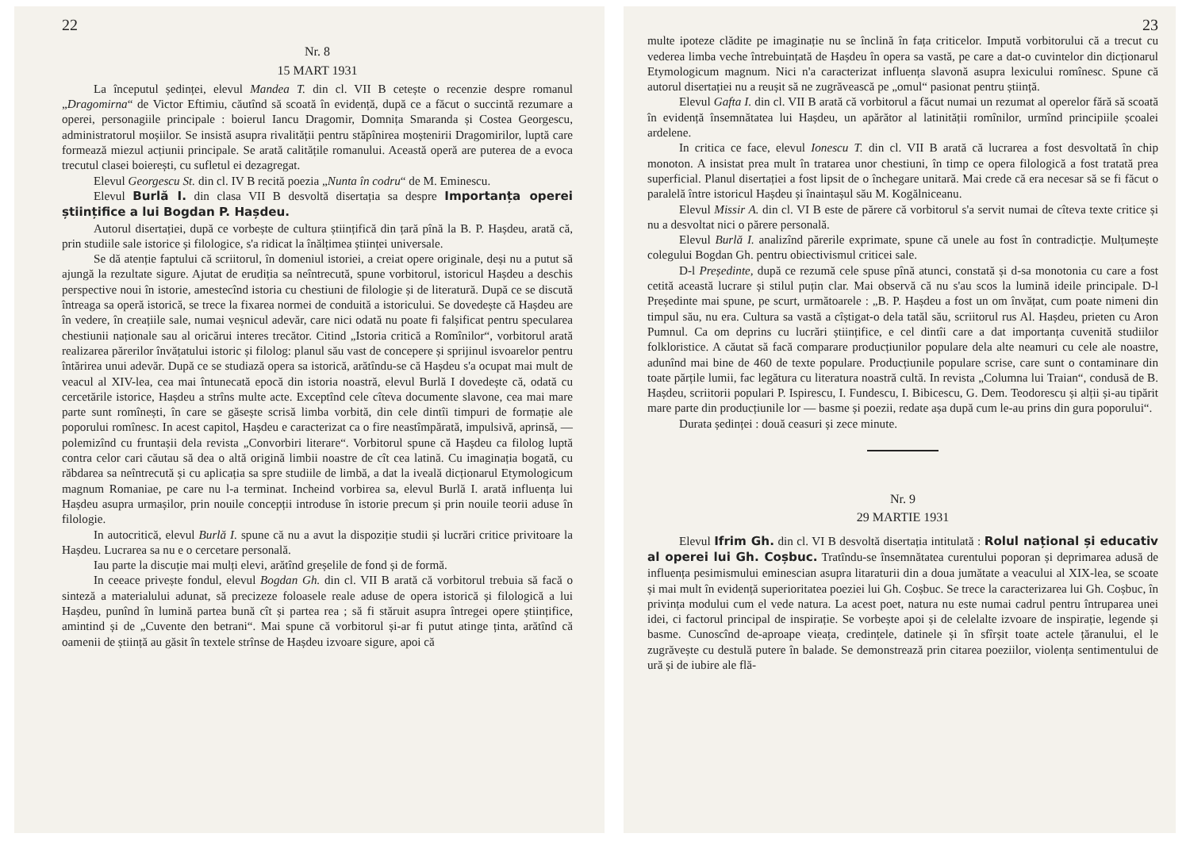22
Nr. 8
15 MART 1931
La începutul ședinței, elevul Mandea T. din cl. VII B cetește o recenzie despre romanul „Dragomirna“ de Victor Eftimiu, căutînd să scoată în evidență, după ce a făcut o succintă rezumare a operei, personagiile principale : boierul Iancu Dragomir, Domnița Smaranda și Costea Georgescu, administratorul moșiilor. Se insistă asupra rivalității pentru stăpînirea moștenirii Dragomirilor, luptă care formează miezul acțiunii principale. Se arată calitățile romanului. Această operă are puterea de a evoca trecutul clasei boierești, cu sufletul ei dezagregat.
Elevul Georgescu St. din cl. IV B recită poezia „Nunta în codru“ de M. Eminescu.
Elevul Burlă I. din clasa VII B desvoltă disertația sa despre Importanța operei științifice a lui Bogdan P. Hașdeu.
Autorul disertației, după ce vorbește de cultura științifică din țară pînă la B. P. Hașdeu, arată că, prin studiile sale istorice și filologice, s'a ridicat la înălțimea științei universale.
Se dă atenție faptului că scriitorul, în domeniul istoriei, a creiat opere originale, deși nu a putut să ajungă la rezultate sigure. Ajutat de erudiția sa neîntrecută, spune vorbitorul, istoricul Hașdeu a deschis perspective noui în istorie, amestecînd istoria cu chestiuni de filologie și de literatură. După ce se discută întreaga sa operă istorică, se trece la fixarea normei de conduită a istoricului. Se dovedește că Hașdeu are în vedere, în creațiile sale, numai veșnicul adevăr, care nici odată nu poate fi falșificat pentru specularea chestiunii naționale sau al oricărui interes trecător. Citind „Istoria critică a Romînilor“, vorbitorul arată realizarea părerilor învățatului istoric și filolog: planul său vast de concepere și sprijinul isvoarelor pentru întărirea unui adevăr. După ce se studiază opera sa istorică, arătîndu-se că Hașdeu s'a ocupat mai mult de veacul al XIV-lea, cea mai întunecată epocă din istoria noastră, elevul Burlă I dovedește că, odată cu cercetările istorice, Hașdeu a strîns multe acte. Exceptînd cele cîteva documente slavone, cea mai mare parte sunt romînești, în care se găsește scrisă limba vorbită, din cele dintîi timpuri de formație ale poporului romînesc. In acest capitol, Hașdeu e caracterizat ca o fire neastîmpărată, impulsivă, aprinsă, — polemizînd cu fruntașii dela revista „Convorbiri literare“. Vorbitorul spune că Hașdeu ca filolog luptă contra celor cari căutau să dea o altă origină limbii noastre de cît cea latină. Cu imaginația bogată, cu răbdarea sa neîntrecută și cu aplicația sa spre studiile de limbă, a dat la iveală dicționarul Etymologicum magnum Romaniae, pe care nu l-a terminat. Incheind vorbirea sa, elevul Burlă I. arată influența lui Hașdeu asupra urmașilor, prin nouile concepții introduse în istorie precum și prin nouile teorii aduse în filologie.
In autocritică, elevul Burlă I. spune că nu a avut la dispoziție studii și lucrări critice privitoare la Hașdeu. Lucrarea sa nu e o cercetare personală.
Iau parte la discuție mai mulți elevi, arătînd greșelile de fond și de formă.
In ceeace privește fondul, elevul Bogdan Gh. din cl. VII B arată că vorbitorul trebuia să facă o sinteză a materialului adunat, să precizeze foloasele reale aduse de opera istorică și filologică a lui Hașdeu, punînd în lumină partea bună cît și partea rea ; să fi stăruit asupra întregei opere științifice, amintind și de „Cuvente den betrani“. Mai spune că vorbitorul și-ar fi putut atinge ținta, arătînd că oamenii de știință au găsit în textele strînse de Hașdeu izvoare sigure, apoi că
23
multe ipoteze clădite pe imaginație nu se înclină în fața criticelor. Impută vorbitorului că a trecut cu vederea limba veche întrebuințată de Hașdeu în opera sa vastă, pe care a dat-o cuvintelor din dicționarul Etymologicum magnum. Nici n'a caracterizat influența slavonă asupra lexicului romînesc. Spune că autorul disertației nu a reușit să ne zugrăvească pe „omul“ pasionat pentru știință.
Elevul Gafta I. din cl. VII B arată că vorbitorul a făcut numai un rezumat al operelor fără să scoată în evidență însemnătatea lui Hașdeu, un apărător al latinității romînilor, urmînd principiile școalei ardelene.
In critica ce face, elevul Ionescu T. din cl. VII B arată că lucrarea a fost desvoltată în chip monoton. A insistat prea mult în tratarea unor chestiuni, în timp ce opera filologică a fost tratată prea superficial. Planul disertației a fost lipsit de o închegare unitară. Mai crede că era necesar să se fi făcut o paralelă între istoricul Hașdeu și înaintașul său M. Kogălniceanu.
Elevul Missir A. din cl. VI B este de părere că vorbitorul s'a servit numai de cîteva texte critice și nu a desvoltat nici o părere personală.
Elevul Burlă I. analizînd părerile exprimate, spune că unele au fost în contradicție. Mulțumește colegului Bogdan Gh. pentru obiectivismul criticei sale.
D-l Președinte, după ce rezumă cele spuse pînă atunci, constată și d-sa monotonia cu care a fost cetită această lucrare și stilul puțin clar. Mai observă că nu s'au scos la lumină ideile principale. D-l Președinte mai spune, pe scurt, următoarele : „B. P. Hașdeu a fost un om învățat, cum poate nimeni din timpul său, nu era. Cultura sa vastă a cîștigat-o dela tatăl său, scriitorul rus Al. Hașdeu, prieten cu Aron Pumnul. Ca om deprins cu lucrări științifice, e cel dintîi care a dat importanța cuvenită studiilor folkloristice. A căutat să facă comparare producțiunilor populare dela alte neamuri cu cele ale noastre, adunînd mai bine de 460 de texte populare. Producțiunile populare scrise, care sunt o contaminare din toate părțile lumii, fac legătura cu literatura noastră cultă. In revista „Columna lui Traian“, condusă de B. Hașdeu, scriitorii populari P. Ispirescu, I. Fundescu, I. Bibicescu, G. Dem. Teodorescu și alții și-au tipărit mare parte din producțiunile lor — basme și poezii, redate așa după cum le-au prins din gura poporului“.
Durata ședinței : două ceasuri și zece minute.
Nr. 9
29 MARTIE 1931
Elevul Ifrim Gh. din cl. VI B desvoltă disertația intitulată : Rolul național și educativ al operei lui Gh. Coșbuc. Tratîndu-se însemnătatea curentului poporan și deprimarea adusă de influența pesimismului eminescian asupra litaraturii din a doua jumătate a veacului al XIX-lea, se scoate și mai mult în evidență superioritatea poeziei lui Gh. Coșbuc. Se trece la caracterizarea lui Gh. Coșbuc, în privința modului cum el vede natura. La acest poet, natura nu este numai cadrul pentru întruparea unei idei, ci factorul principal de inspirație. Se vorbește apoi și de celelalte izvoare de inspirație, legende și basme. Cunoscînd de-aproape vieața, credințele, datinele și în sfîrșit toate actele țăranului, el le zugrăvește cu destulă putere în balade. Se demonstrează prin citarea poeziilor, violența sentimentului de ură și de iubire ale flă-